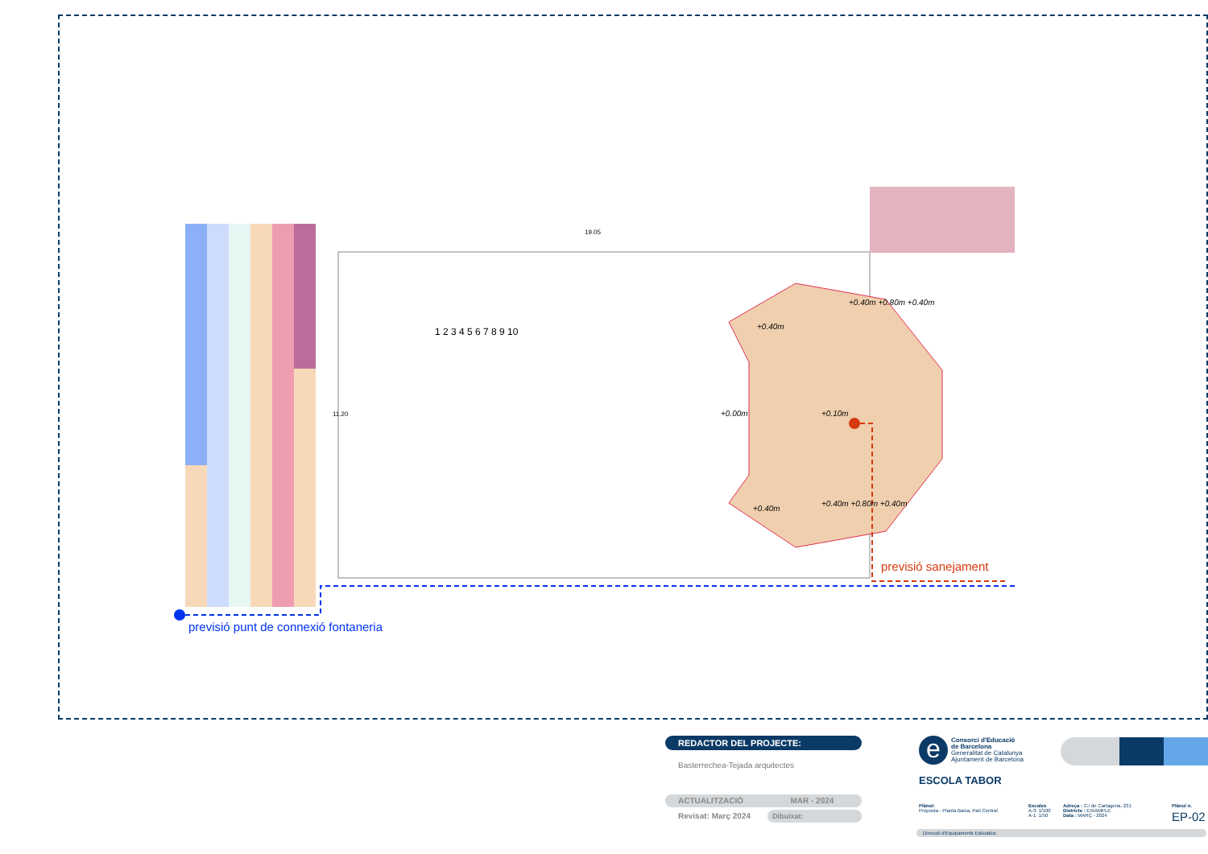1 2 3 4 5 6 7 8 9 10
19.05
11.20
+0.40m +0.80m +0.40m
+0.40m
+0.00m +0.10m
+0.40m +0.80m +0.40m
+0.40m
previsió sanejament
previsió punt de connexió fontaneria
REDACTOR DEL PROJECTE:
Basterrechea-Tejada arquitectes
ACTUALITZACIÓ MAR - 2024
Revisat: Març 2024 Dibuixat:
e
Consorci d'Educació
de Barcelona
Generalitat de Catalunya
Ajuntament de Barcelona
ESCOLA TABOR
Plànol:
Proposta - Planta Baixa, Pati Central
Escales
A-3: 1/100
A-1: 1/50
Adreça : C./ de Cartagena, 231
Districte : EIXAMPLE
Data : MARÇ - 2024
Plànol n.
EP-02
Direcció d'Equipaments Educatius